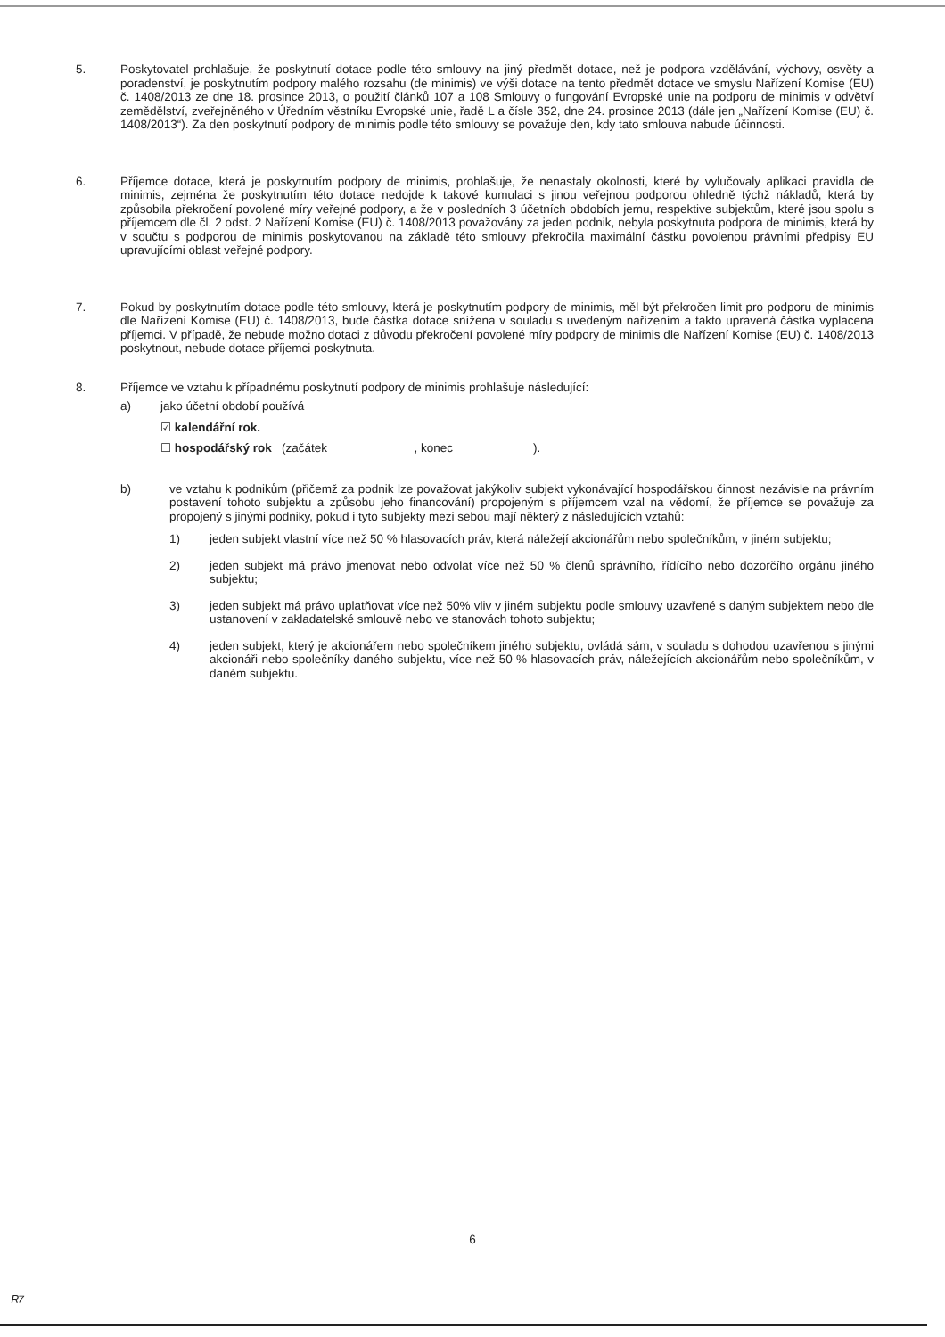5. Poskytovatel prohlašuje, že poskytnutí dotace podle této smlouvy na jiný předmět dotace, než je podpora vzdělávání, výchovy, osvěty a poradenství, je poskytnutím podpory malého rozsahu (de minimis) ve výši dotace na tento předmět dotace ve smyslu Nařízení Komise (EU) č. 1408/2013 ze dne 18. prosince 2013, o použití článků 107 a 108 Smlouvy o fungování Evropské unie na podporu de minimis v odvětví zemědělství, zveřejněného v Úředním věstníku Evropské unie, řadě L a čísle 352, dne 24. prosince 2013 (dále jen „Nařízení Komise (EU) č. 1408/2013“). Za den poskytnutí podpory de minimis podle této smlouvy se považuje den, kdy tato smlouva nabude účinnosti.
6. Příjemce dotace, která je poskytnutím podpory de minimis, prohlašuje, že nenastaly okolnosti, které by vylučovaly aplikaci pravidla de minimis, zejména že poskytnutím této dotace nedojde k takové kumulaci s jinou veřejnou podporou ohledně týchž nákladů, která by způsobila překročení povolené míry veřejné podpory, a že v posledních 3 účetních obdobích jemu, respektive subjektům, které jsou spolu s příjemcem dle čl. 2 odst. 2 Nařízení Komise (EU) č. 1408/2013 považovány za jeden podnik, nebyla poskytnuta podpora de minimis, která by v součtu s podporou de minimis poskytovanou na základě této smlouvy překročila maximální částku povolenou právními předpisy EU upravujícími oblast veřejné podpory.
7. Pokud by poskytnutím dotace podle této smlouvy, která je poskytnutím podpory de minimis, měl být překročen limit pro podporu de minimis dle Nařízení Komise (EU) č. 1408/2013, bude částka dotace snížena v souladu s uvedeným nařízením a takto upravená částka vyplacena příjemci. V případě, že nebude možno dotaci z důvodu překročení povolené míry podpory de minimis dle Nařízení Komise (EU) č. 1408/2013 poskytnout, nebude dotace příjemci poskytnuta.
8. Příjemce ve vztahu k případnému poskytnutí podpory de minimis prohlašuje následující:
a) jako účetní období používá
☑ kalendářní rok.
☐ hospodářský rok (začátek , konec ).
b) ve vztahu k podnikům (přičemž za podnik lze považovat jakýkoliv subjekt vykonávající hospodářskou činnost nezávisle na právním postavení tohoto subjektu a způsobu jeho financování) propojeným s příjemcem vzal na vědomí, že příjemce se považuje za propojený s jinými podniky, pokud i tyto subjekty mezi sebou mají některý z následujících vztahů:
1) jeden subjekt vlastní více než 50 % hlasovacích práv, která náležejí akcionářům nebo společníkům, v jiném subjektu;
2) jeden subjekt má právo jmenovat nebo odvolat více než 50 % členů správního, řídícího nebo dozorčího orgánu jiného subjektu;
3) jeden subjekt má právo uplatňovat více než 50% vliv v jiném subjektu podle smlouvy uzavřené s daným subjektem nebo dle ustanovení v zakladatelské smlouvě nebo ve stanovách tohoto subjektu;
4) jeden subjekt, který je akcionářem nebo společníkem jiného subjektu, ovládá sám, v souladu s dohodou uzavřenou s jinými akcionáři nebo společníky daného subjektu, více než 50 % hlasovacích práv, náležejících akcionářům nebo společníkům, v daném subjektu.
6
ᴿ⁷